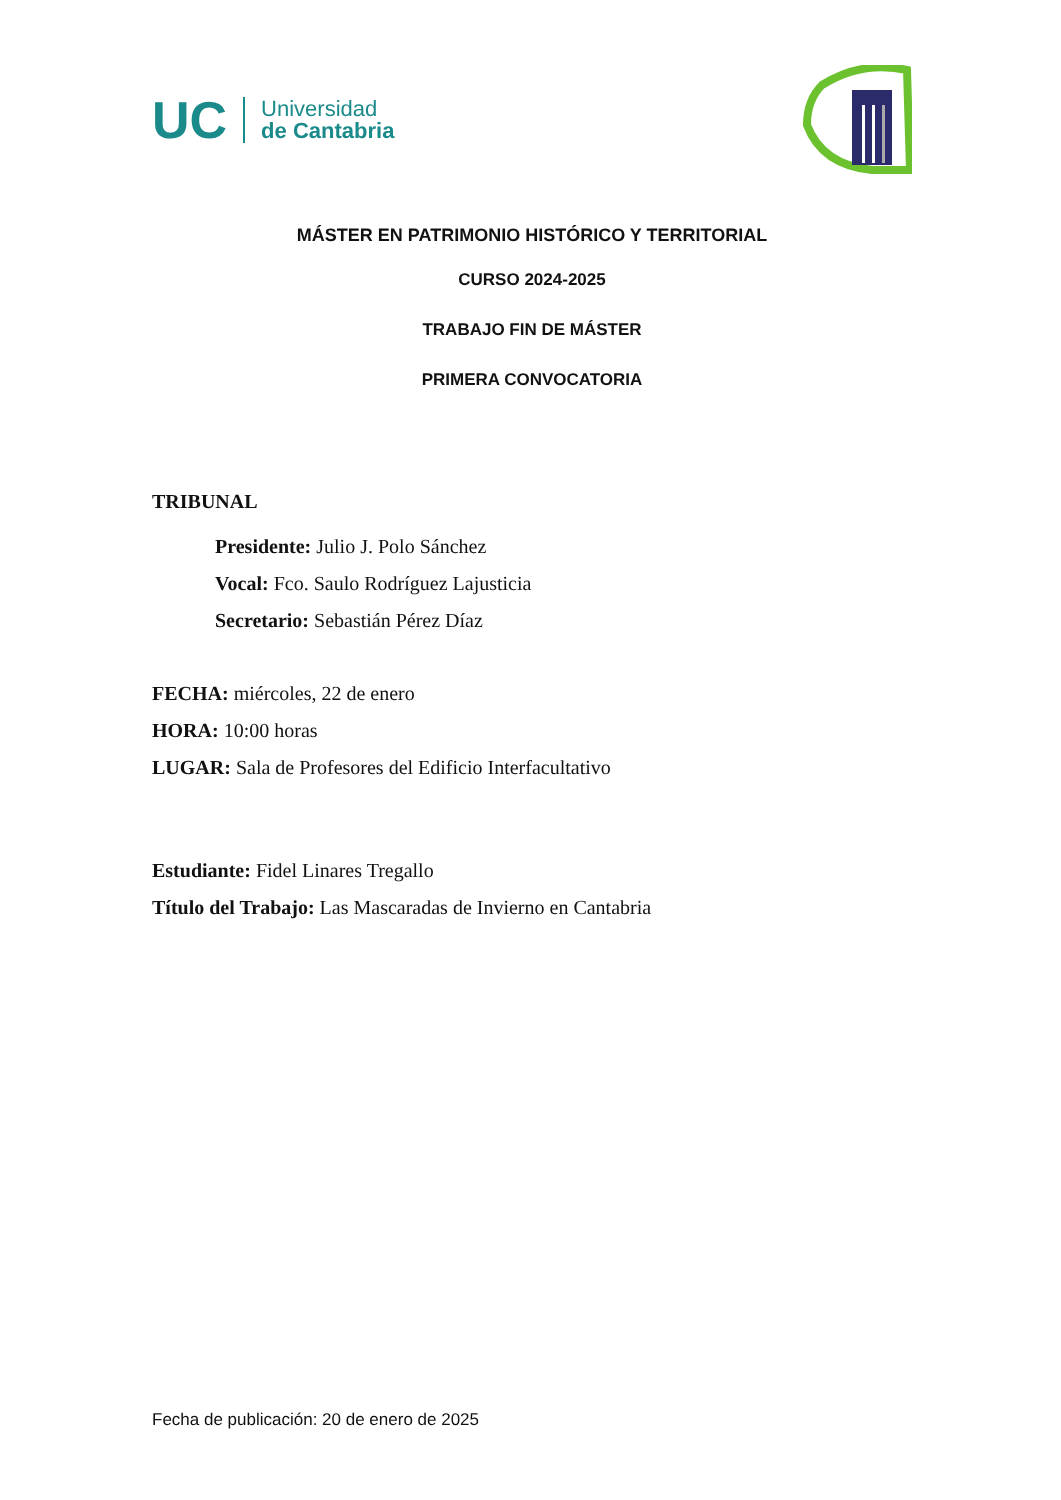UC
Universidad
de Cantabria
MÁSTER EN PATRIMONIO HISTÓRICO Y TERRITORIAL
CURSO 2024-2025
TRABAJO FIN DE MÁSTER
PRIMERA CONVOCATORIA
TRIBUNAL
Presidente: Julio J. Polo Sánchez
Vocal: Fco. Saulo Rodríguez Lajusticia
Secretario: Sebastián Pérez Díaz
FECHA: miércoles, 22 de enero
HORA: 10:00 horas
LUGAR: Sala de Profesores del Edificio Interfacultativo
Estudiante: Fidel Linares Tregallo
Título del Trabajo: Las Mascaradas de Invierno en Cantabria
Fecha de publicación: 20 de enero de 2025